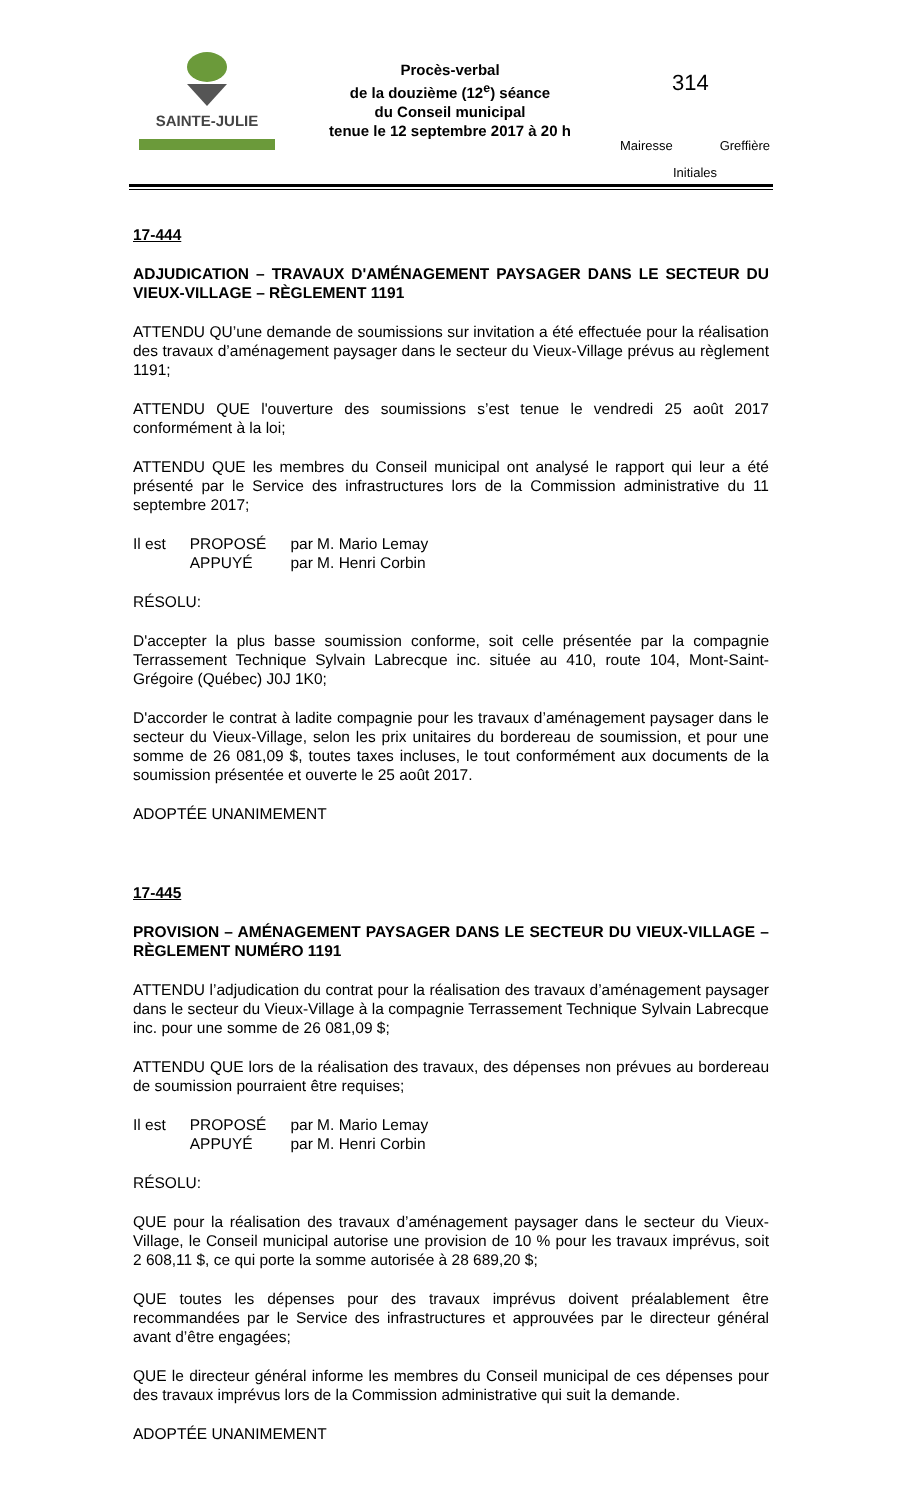SAINTE-JULIE
Procès-verbal
de la douzième (12<sup>e</sup>) séance
du Conseil municipal
tenue le 12 septembre 2017 à 20 h
314
Mairesse Greffière
Initiales
17-444
ADJUDICATION – TRAVAUX D'AMÉNAGEMENT PAYSAGER DANS LE SECTEUR DU VIEUX-VILLAGE – RÈGLEMENT 1191
ATTENDU QU’une demande de soumissions sur invitation a été effectuée pour la réalisation des travaux d’aménagement paysager dans le secteur du Vieux-Village prévus au règlement 1191;
ATTENDU QUE l'ouverture des soumissions s’est tenue le vendredi 25 août 2017 conformément à la loi;
ATTENDU QUE les membres du Conseil municipal ont analysé le rapport qui leur a été présenté par le Service des infrastructures lors de la Commission administrative du 11 septembre 2017;
| Il est | PROPOSÉ | par M. Mario Lemay |
| | APPUYÉ | par M. Henri Corbin |
RÉSOLU:
D'accepter la plus basse soumission conforme, soit celle présentée par la compagnie Terrassement Technique Sylvain Labrecque inc. située au 410, route 104, Mont-Saint-Grégoire (Québec) J0J 1K0;
D'accorder le contrat à ladite compagnie pour les travaux d’aménagement paysager dans le secteur du Vieux-Village, selon les prix unitaires du bordereau de soumission, et pour une somme de 26 081,09 $, toutes taxes incluses, le tout conformément aux documents de la soumission présentée et ouverte le 25 août 2017.
ADOPTÉE UNANIMEMENT
17-445
PROVISION – AMÉNAGEMENT PAYSAGER DANS LE SECTEUR DU VIEUX-VILLAGE – RÈGLEMENT NUMÉRO 1191
ATTENDU l’adjudication du contrat pour la réalisation des travaux d’aménagement paysager dans le secteur du Vieux-Village à la compagnie Terrassement Technique Sylvain Labrecque inc. pour une somme de 26 081,09 $;
ATTENDU QUE lors de la réalisation des travaux, des dépenses non prévues au bordereau de soumission pourraient être requises;
| Il est | PROPOSÉ | par M. Mario Lemay |
| | APPUYÉ | par M. Henri Corbin |
RÉSOLU:
QUE pour la réalisation des travaux d’aménagement paysager dans le secteur du Vieux-Village, le Conseil municipal autorise une provision de 10 % pour les travaux imprévus, soit 2 608,11 $, ce qui porte la somme autorisée à 28 689,20 $;
QUE toutes les dépenses pour des travaux imprévus doivent préalablement être recommandées par le Service des infrastructures et approuvées par le directeur général avant d’être engagées;
QUE le directeur général informe les membres du Conseil municipal de ces dépenses pour des travaux imprévus lors de la Commission administrative qui suit la demande.
ADOPTÉE UNANIMEMENT